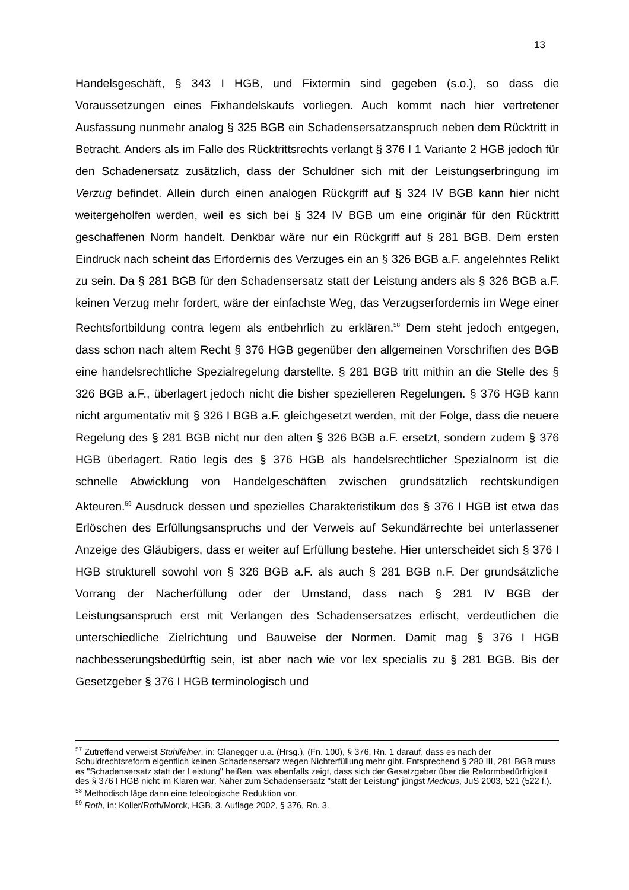13
Handelsgeschäft, § 343 I HGB, und Fixtermin sind gegeben (s.o.), so dass die Voraussetzungen eines Fixhandelskaufs vorliegen. Auch kommt nach hier vertretener Ausfassung nunmehr analog § 325 BGB ein Schadensersatzanspruch neben dem Rücktritt in Betracht. Anders als im Falle des Rücktrittsrechts verlangt § 376 I 1 Variante 2 HGB jedoch für den Schadenersatz zusätzlich, dass der Schuldner sich mit der Leistungserbringung im Verzug befindet. Allein durch einen analogen Rückgriff auf § 324 IV BGB kann hier nicht weitergeholfen werden, weil es sich bei § 324 IV BGB um eine originär für den Rücktritt geschaffenen Norm handelt. Denkbar wäre nur ein Rückgriff auf § 281 BGB. Dem ersten Eindruck nach scheint das Erfordernis des Verzuges ein an § 326 BGB a.F. angelehntes Relikt zu sein. Da § 281 BGB für den Schadensersatz statt der Leistung anders als § 326 BGB a.F. keinen Verzug mehr fordert, wäre der einfachste Weg, das Verzugserfordernis im Wege einer Rechtsfortbildung contra legem als entbehrlich zu erklären.<sup>58</sup> Dem steht jedoch entgegen, dass schon nach altem Recht § 376 HGB gegenüber den allgemeinen Vorschriften des BGB eine handelsrechtliche Spezialregelung darstellte. § 281 BGB tritt mithin an die Stelle des § 326 BGB a.F., überlagert jedoch nicht die bisher spezielleren Regelungen. § 376 HGB kann nicht argumentativ mit § 326 I BGB a.F. gleichgesetzt werden, mit der Folge, dass die neuere Regelung des § 281 BGB nicht nur den alten § 326 BGB a.F. ersetzt, sondern zudem § 376 HGB überlagert. Ratio legis des § 376 HGB als handelsrechtlicher Spezialnorm ist die schnelle Abwicklung von Handelgeschäften zwischen grundsätzlich rechtskundigen Akteuren.<sup>59</sup> Ausdruck dessen und spezielles Charakteristikum des § 376 I HGB ist etwa das Erlöschen des Erfüllungsanspruchs und der Verweis auf Sekundärrechte bei unterlassener Anzeige des Gläubigers, dass er weiter auf Erfüllung bestehe. Hier unterscheidet sich § 376 I HGB strukturell sowohl von § 326 BGB a.F. als auch § 281 BGB n.F. Der grundsätzliche Vorrang der Nacherfüllung oder der Umstand, dass nach § 281 IV BGB der Leistungsanspruch erst mit Verlangen des Schadensersatzes erlischt, verdeutlichen die unterschiedliche Zielrichtung und Bauweise der Normen. Damit mag § 376 I HGB nachbesserungsbedürftig sein, ist aber nach wie vor lex specialis zu § 281 BGB. Bis der Gesetzgeber § 376 I HGB terminologisch und
<sup>57</sup> Zutreffend verweist Stuhlfelner, in: Glanegger u.a. (Hrsg.), (Fn. 100), § 376, Rn. 1 darauf, dass es nach der Schuldrechtsreform eigentlich keinen Schadensersatz wegen Nichterfüllung mehr gibt. Entsprechend § 280 III, 281 BGB muss es "Schadensersatz statt der Leistung" heißen, was ebenfalls zeigt, dass sich der Gesetzgeber über die Reformbedürftigkeit des § 376 I HGB nicht im Klaren war. Näher zum Schadensersatz "statt der Leistung" jüngst Medicus, JuS 2003, 521 (522 f.).
<sup>58</sup> Methodisch läge dann eine teleologische Reduktion vor.
<sup>59</sup> Roth, in: Koller/Roth/Morck, HGB, 3. Auflage 2002, § 376, Rn. 3.